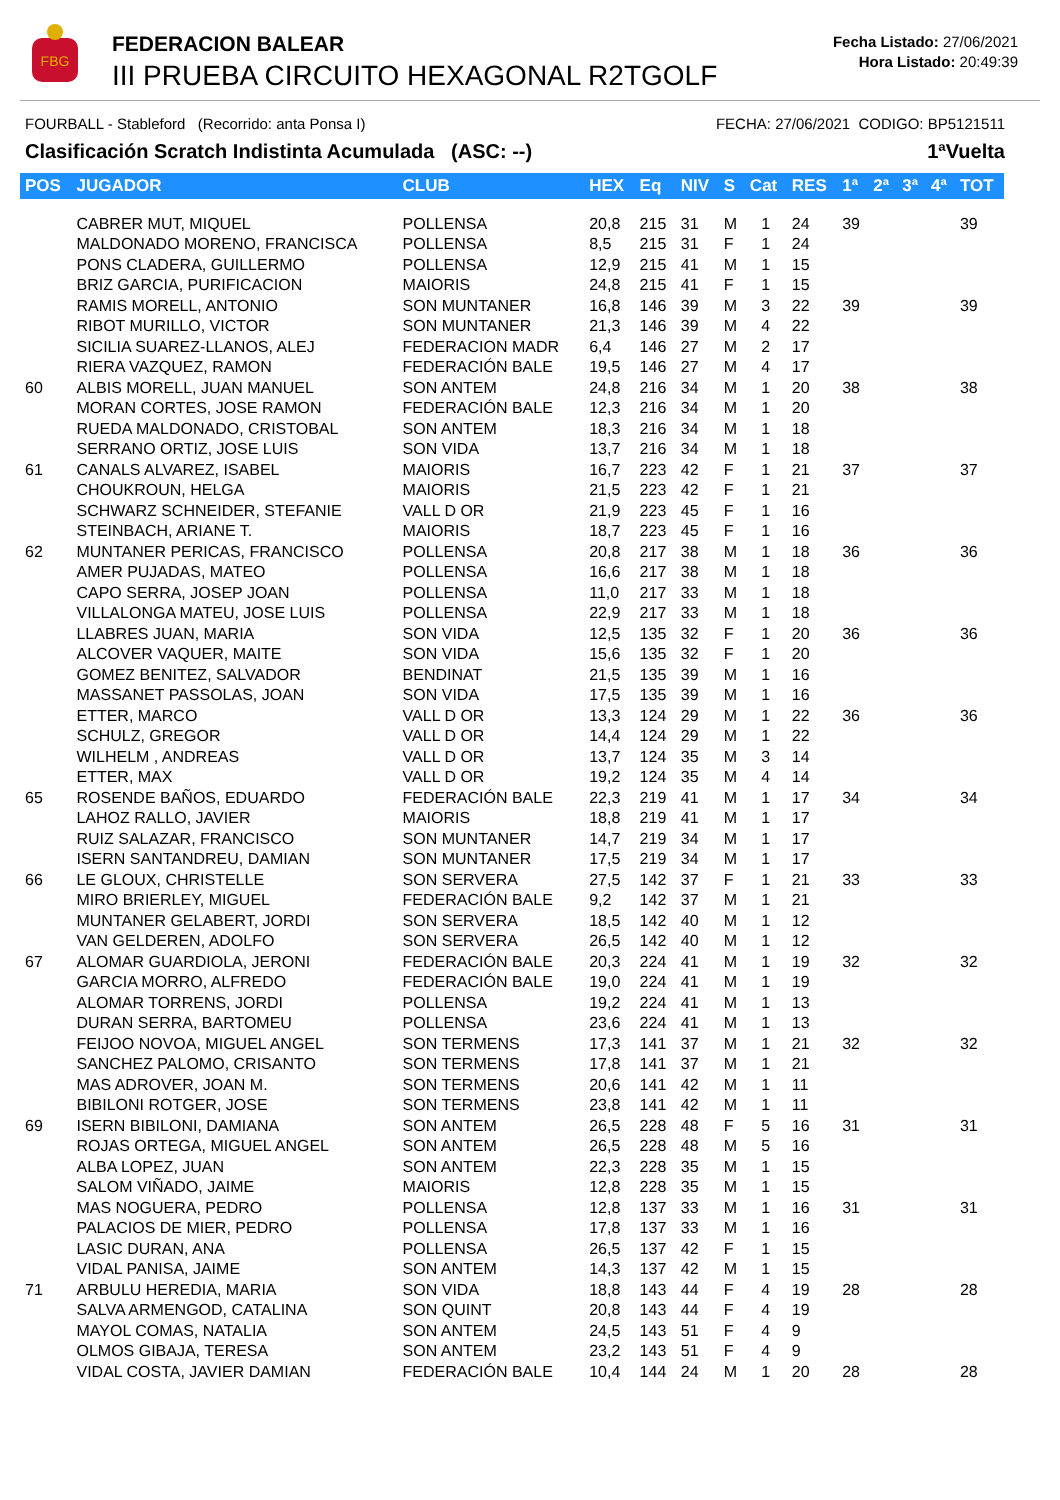FBG
FEDERACION BALEAR
III PRUEBA CIRCUITO HEXAGONAL R2TGOLF
Fecha Listado: 27/06/2021
Hora Listado: 20:49:39
FOURBALL - Stableford (Recorrido: anta Ponsa I) FECHA: 27/06/2021 CODIGO: BP5121511
Clasificación Scratch Indistinta Acumulada (ASC: --) 1ªVuelta
| POS | JUGADOR | CLUB | HEX | Eq | NIV | S | Cat | RES | 1ª | 2ª | 3ª | 4ª | TOT |
| --- | --- | --- | --- | --- | --- | --- | --- | --- | --- | --- | --- | --- | --- |
| | CABRER MUT, MIQUEL | POLLENSA | 20,8 | 215 | 31 | M | 1 | 24 | 39 | | | | 39 |
| | MALDONADO MORENO, FRANCISCA | POLLENSA | 8,5 | 215 | 31 | F | 1 | 24 | | | | | |
| | PONS CLADERA, GUILLERMO | POLLENSA | 12,9 | 215 | 41 | M | 1 | 15 | | | | | |
| | BRIZ GARCIA, PURIFICACION | MAIORIS | 24,8 | 215 | 41 | F | 1 | 15 | | | | | |
| | RAMIS MORELL, ANTONIO | SON MUNTANER | 16,8 | 146 | 39 | M | 3 | 22 | 39 | | | | 39 |
| | RIBOT MURILLO, VICTOR | SON MUNTANER | 21,3 | 146 | 39 | M | 4 | 22 | | | | | |
| | SICILIA SUAREZ-LLANOS, ALEJ | FEDERACION MADR | 6,4 | 146 | 27 | M | 2 | 17 | | | | | |
| | RIERA VAZQUEZ, RAMON | FEDERACIÓN BALE | 19,5 | 146 | 27 | M | 4 | 17 | | | | | |
| 60 | ALBIS MORELL, JUAN MANUEL | SON ANTEM | 24,8 | 216 | 34 | M | 1 | 20 | 38 | | | | 38 |
| | MORAN CORTES, JOSE RAMON | FEDERACIÓN BALE | 12,3 | 216 | 34 | M | 1 | 20 | | | | | |
| | RUEDA MALDONADO, CRISTOBAL | SON ANTEM | 18,3 | 216 | 34 | M | 1 | 18 | | | | | |
| | SERRANO ORTIZ, JOSE LUIS | SON VIDA | 13,7 | 216 | 34 | M | 1 | 18 | | | | | |
| 61 | CANALS ALVAREZ, ISABEL | MAIORIS | 16,7 | 223 | 42 | F | 1 | 21 | 37 | | | | 37 |
| | CHOUKROUN, HELGA | MAIORIS | 21,5 | 223 | 42 | F | 1 | 21 | | | | | |
| | SCHWARZ SCHNEIDER, STEFANIE | VALL D OR | 21,9 | 223 | 45 | F | 1 | 16 | | | | | |
| | STEINBACH, ARIANE T. | MAIORIS | 18,7 | 223 | 45 | F | 1 | 16 | | | | | |
| 62 | MUNTANER PERICAS, FRANCISCO | POLLENSA | 20,8 | 217 | 38 | M | 1 | 18 | 36 | | | | 36 |
| | AMER PUJADAS, MATEO | POLLENSA | 16,6 | 217 | 38 | M | 1 | 18 | | | | | |
| | CAPO SERRA, JOSEP JOAN | POLLENSA | 11,0 | 217 | 33 | M | 1 | 18 | | | | | |
| | VILLALONGA MATEU, JOSE LUIS | POLLENSA | 22,9 | 217 | 33 | M | 1 | 18 | | | | | |
| | LLABRES JUAN, MARIA | SON VIDA | 12,5 | 135 | 32 | F | 1 | 20 | 36 | | | | 36 |
| | ALCOVER VAQUER, MAITE | SON VIDA | 15,6 | 135 | 32 | F | 1 | 20 | | | | | |
| | GOMEZ BENITEZ, SALVADOR | BENDINAT | 21,5 | 135 | 39 | M | 1 | 16 | | | | | |
| | MASSANET PASSOLAS, JOAN | SON VIDA | 17,5 | 135 | 39 | M | 1 | 16 | | | | | |
| | ETTER, MARCO | VALL D OR | 13,3 | 124 | 29 | M | 1 | 22 | 36 | | | | 36 |
| | SCHULZ, GREGOR | VALL D OR | 14,4 | 124 | 29 | M | 1 | 22 | | | | | |
| | WILHELM , ANDREAS | VALL D OR | 13,7 | 124 | 35 | M | 3 | 14 | | | | | |
| | ETTER, MAX | VALL D OR | 19,2 | 124 | 35 | M | 4 | 14 | | | | | |
| 65 | ROSENDE BAÑOS, EDUARDO | FEDERACIÓN BALE | 22,3 | 219 | 41 | M | 1 | 17 | 34 | | | | 34 |
| | LAHOZ RALLO, JAVIER | MAIORIS | 18,8 | 219 | 41 | M | 1 | 17 | | | | | |
| | RUIZ SALAZAR, FRANCISCO | SON MUNTANER | 14,7 | 219 | 34 | M | 1 | 17 | | | | | |
| | ISERN SANTANDREU, DAMIAN | SON MUNTANER | 17,5 | 219 | 34 | M | 1 | 17 | | | | | |
| 66 | LE GLOUX, CHRISTELLE | SON SERVERA | 27,5 | 142 | 37 | F | 1 | 21 | 33 | | | | 33 |
| | MIRO BRIERLEY, MIGUEL | FEDERACIÓN BALE | 9,2 | 142 | 37 | M | 1 | 21 | | | | | |
| | MUNTANER GELABERT, JORDI | SON SERVERA | 18,5 | 142 | 40 | M | 1 | 12 | | | | | |
| | VAN GELDEREN, ADOLFO | SON SERVERA | 26,5 | 142 | 40 | M | 1 | 12 | | | | | |
| 67 | ALOMAR GUARDIOLA, JERONI | FEDERACIÓN BALE | 20,3 | 224 | 41 | M | 1 | 19 | 32 | | | | 32 |
| | GARCIA MORRO, ALFREDO | FEDERACIÓN BALE | 19,0 | 224 | 41 | M | 1 | 19 | | | | | |
| | ALOMAR TORRENS, JORDI | POLLENSA | 19,2 | 224 | 41 | M | 1 | 13 | | | | | |
| | DURAN SERRA, BARTOMEU | POLLENSA | 23,6 | 224 | 41 | M | 1 | 13 | | | | | |
| | FEIJOO NOVOA, MIGUEL ANGEL | SON TERMENS | 17,3 | 141 | 37 | M | 1 | 21 | 32 | | | | 32 |
| | SANCHEZ PALOMO, CRISANTO | SON TERMENS | 17,8 | 141 | 37 | M | 1 | 21 | | | | | |
| | MAS ADROVER, JOAN M. | SON TERMENS | 20,6 | 141 | 42 | M | 1 | 11 | | | | | |
| | BIBILONI ROTGER, JOSE | SON TERMENS | 23,8 | 141 | 42 | M | 1 | 11 | | | | | |
| 69 | ISERN BIBILONI, DAMIANA | SON ANTEM | 26,5 | 228 | 48 | F | 5 | 16 | 31 | | | | 31 |
| | ROJAS ORTEGA, MIGUEL ANGEL | SON ANTEM | 26,5 | 228 | 48 | M | 5 | 16 | | | | | |
| | ALBA LOPEZ, JUAN | SON ANTEM | 22,3 | 228 | 35 | M | 1 | 15 | | | | | |
| | SALOM VIÑADO, JAIME | MAIORIS | 12,8 | 228 | 35 | M | 1 | 15 | | | | | |
| | MAS NOGUERA, PEDRO | POLLENSA | 12,8 | 137 | 33 | M | 1 | 16 | 31 | | | | 31 |
| | PALACIOS DE MIER, PEDRO | POLLENSA | 17,8 | 137 | 33 | M | 1 | 16 | | | | | |
| | LASIC DURAN, ANA | POLLENSA | 26,5 | 137 | 42 | F | 1 | 15 | | | | | |
| | VIDAL PANISA, JAIME | SON ANTEM | 14,3 | 137 | 42 | M | 1 | 15 | | | | | |
| 71 | ARBULU HEREDIA, MARIA | SON VIDA | 18,8 | 143 | 44 | F | 4 | 19 | 28 | | | | 28 |
| | SALVA ARMENGOD, CATALINA | SON QUINT | 20,8 | 143 | 44 | F | 4 | 19 | | | | | |
| | MAYOL COMAS, NATALIA | SON ANTEM | 24,5 | 143 | 51 | F | 4 | 9 | | | | | |
| | OLMOS GIBAJA, TERESA | SON ANTEM | 23,2 | 143 | 51 | F | 4 | 9 | | | | | |
| | VIDAL COSTA, JAVIER DAMIAN | FEDERACIÓN BALE | 10,4 | 144 | 24 | M | 1 | 20 | 28 | | | | 28 |